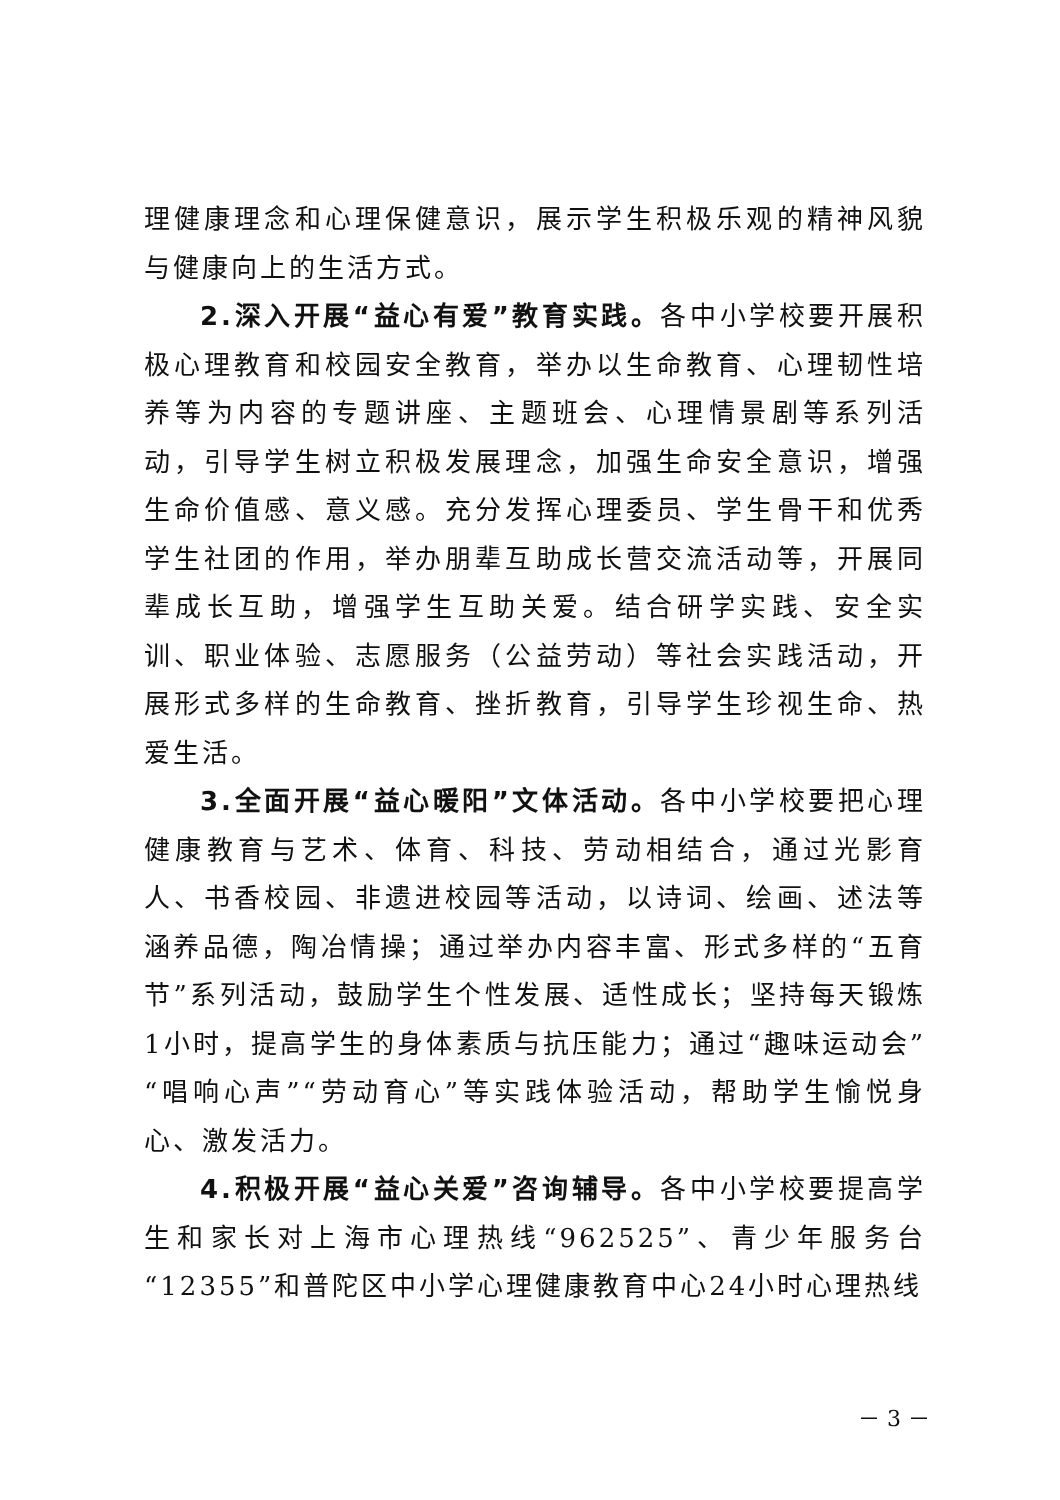理健康理念和心理保健意识，展示学生积极乐观的精神风貌与健康向上的生活方式。
2.深入开展“益心有爱”教育实践。各中小学校要开展积极心理教育和校园安全教育，举办以生命教育、心理韧性培养等为内容的专题讲座、主题班会、心理情景剧等系列活动，引导学生树立积极发展理念，加强生命安全意识，增强生命价值感、意义感。充分发挥心理委员、学生骨干和优秀学生社团的作用，举办朋辈互助成长营交流活动等，开展同辈成长互助，增强学生互助关爱。结合研学实践、安全实训、职业体验、志愿服务（公益劳动）等社会实践活动，开展形式多样的生命教育、挫折教育，引导学生珍视生命、热爱生活。
3.全面开展“益心暖阳”文体活动。各中小学校要把心理健康教育与艺术、体育、科技、劳动相结合，通过光影育人、书香校园、非遗进校园等活动，以诗词、绘画、述法等涵养品德，陶冶情操；通过举办内容丰富、形式多样的“五育节”系列活动，鼓励学生个性发展、适性成长；坚持每天锻炼1小时，提高学生的身体素质与抗压能力；通过“趣味运动会”“唱响心声”“劳动育心”等实践体验活动，帮助学生愉悦身心、激发活力。
4.积极开展“益心关爱”咨询辅导。各中小学校要提高学生和家长对上海市心理热线“962525”、青少年服务台“12355”和普陀区中小学心理健康教育中心24小时心理热线
－ 3 －